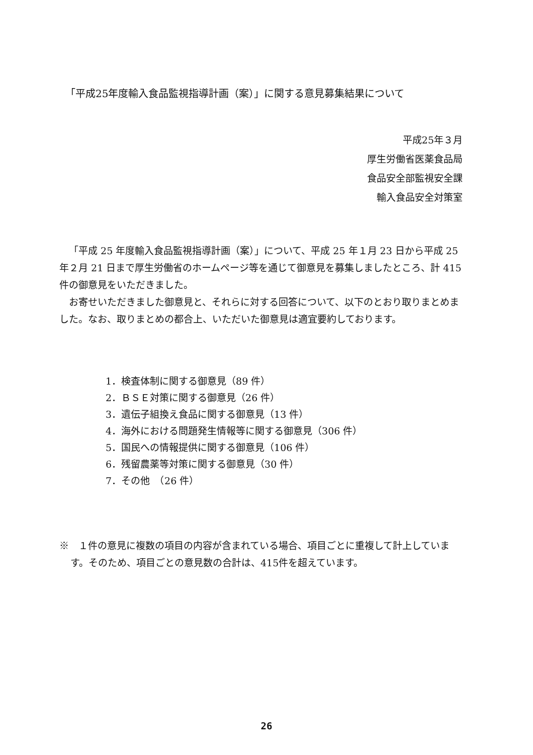「平成25年度輸入食品監視指導計画（案）」に関する意見募集結果について
平成25年３月
厚生労働省医薬食品局
食品安全部監視安全課
輸入食品安全対策室
「平成 25 年度輸入食品監視指導計画（案）」について、平成 25 年１月 23 日から平成 25 年２月 21 日まで厚生労働省のホームページ等を通じて御意見を募集しましたところ、計 415 件の御意見をいただきました。
お寄せいただきました御意見と、それらに対する回答について、以下のとおり取りまとめました。なお、取りまとめの都合上、いただいた御意見は適宜要約しております。
1．検査体制に関する御意見（89 件）
2．ＢＳＥ対策に関する御意見（26 件）
3．遺伝子組換え食品に関する御意見（13 件）
4．海外における問題発生情報等に関する御意見（306 件）
5．国民への情報提供に関する御意見（106 件）
6．残留農薬等対策に関する御意見（30 件）
7．その他　（26 件）
※　１件の意見に複数の項目の内容が含まれている場合、項目ごとに重複して計上しています。そのため、項目ごとの意見数の合計は、415件を超えています。
26